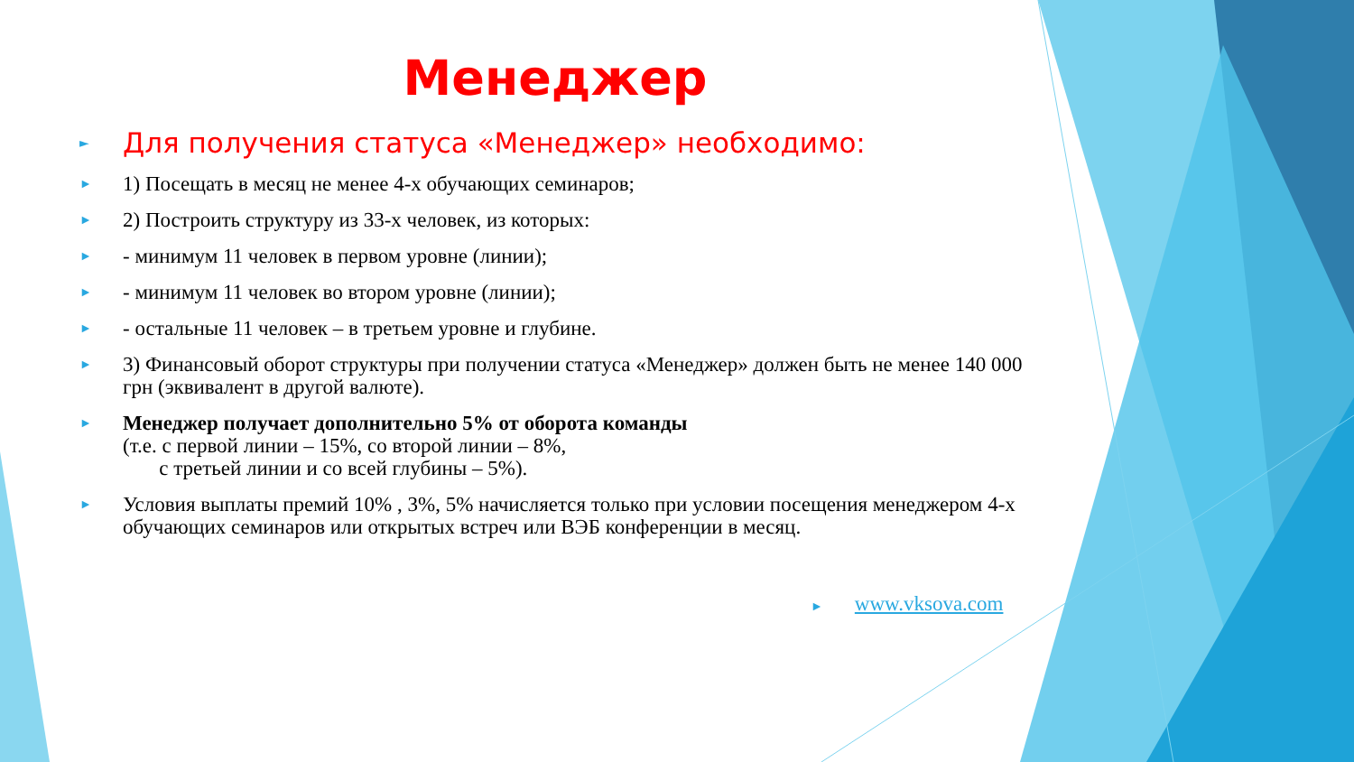Менеджер
► Для получения статуса «Менеджер» необходимо:
► 1) Посещать в месяц не менее 4-х обучающих семинаров;
► 2) Построить структуру из 33-х человек, из которых:
► - минимум 11 человек в первом уровне (линии);
► - минимум 11 человек во втором уровне (линии);
► - остальные 11 человек – в третьем уровне и глубине.
► 3) Финансовый оборот структуры при получении статуса «Менеджер» должен быть не менее 140 000 грн (эквивалент в другой валюте).
► Менеджер получает дополнительно 5% от оборота команды
(т.е. с первой линии – 15%, со второй линии – 8%,
с третьей линии и со всей глубины – 5%).
► Условия выплаты премий 10% , 3%, 5% начисляется только при условии посещения менеджером 4-х обучающих семинаров или открытых встреч или ВЭБ конференции в месяц.
► www.vksova.com